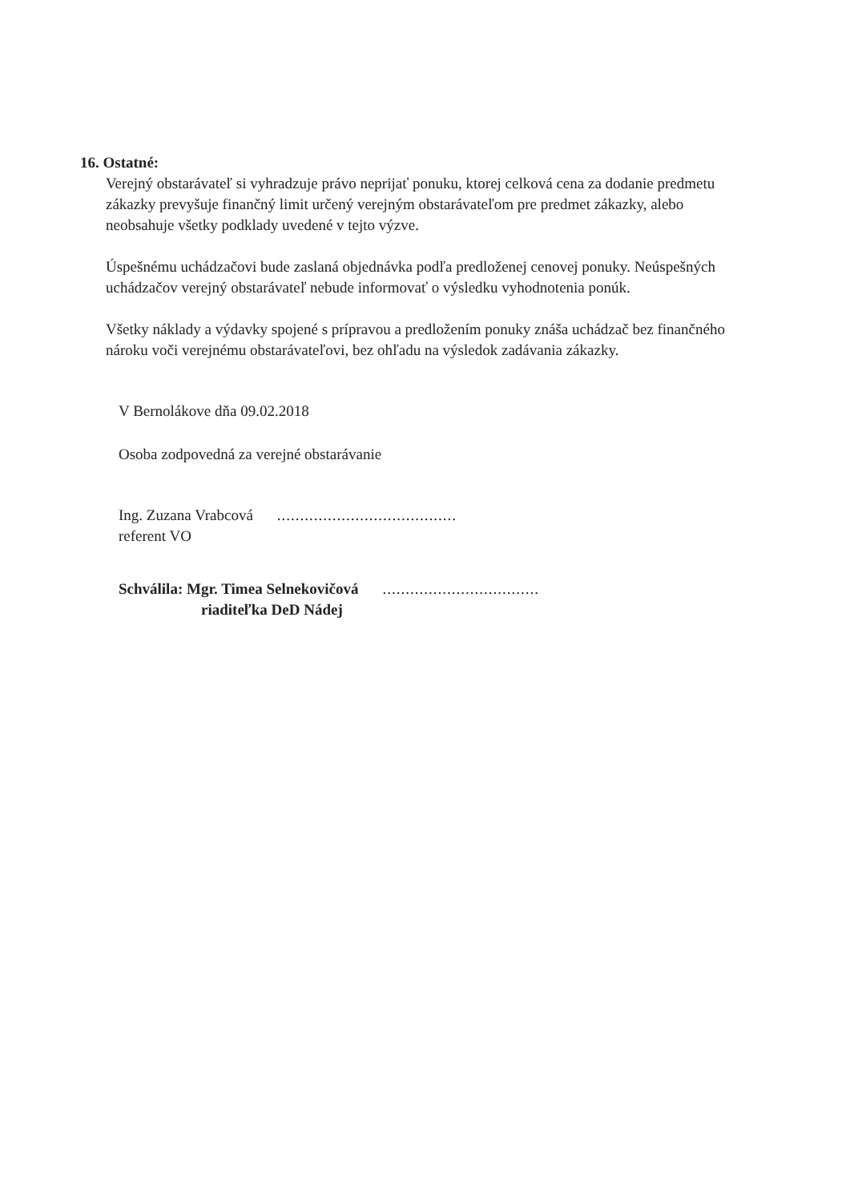16. Ostatné:
Verejný obstarávateľ si vyhradzuje právo neprijať ponuku, ktorej celková cena za dodanie predmetu zákazky prevyšuje finančný limit určený verejným obstarávateľom pre predmet zákazky, alebo neobsahuje všetky podklady uvedené v tejto výzve.
Úspešnému uchádzačovi bude zaslaná objednávka podľa predloženej cenovej ponuky. Neúspešných uchádzačov verejný obstarávateľ nebude informovať o výsledku vyhodnotenia ponúk.
Všetky náklady a výdavky spojené s prípravou a predložením ponuky znáša uchádzač bez finančného nároku voči verejnému obstarávateľovi, bez ohľadu na výsledok zadávania zákazky.
V Bernolákove dňa 09.02.2018
Osoba zodpovedná za verejné obstarávanie
Ing. Zuzana Vrabcová
.......................................
referent VO
Schválila: Mgr. Timea Selnekovičová
..................................
riaditeľka DeD Nádej